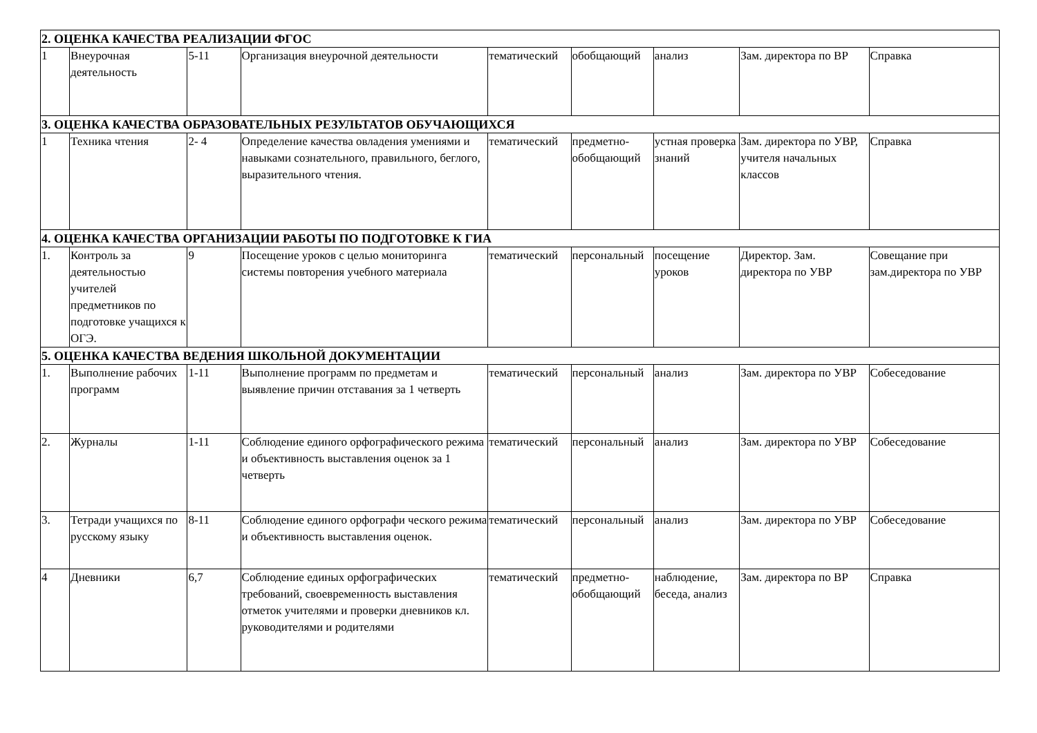| 2. ОЦЕНКА КАЧЕСТВА РЕАЛИЗАЦИИ ФГОС | | | | | | | | |
| 1 | Внеурочная деятельность | 5-11 | Организация внеурочной деятельности | тематический | обобщающий | анализ | Зам. директора по ВР | Справка |
| 3. ОЦЕНКА КАЧЕСТВА ОБРАЗОВАТЕЛЬНЫХ РЕЗУЛЬТАТОВ ОБУЧАЮЩИХСЯ | | | | | | | | |
| 1 | Техника чтения | 2- 4 | Определение качества овладения умениями и навыками сознательного, правильного, беглого, выразительного чтения. | тематический | предметно-обобщающий | устная проверка знаний | Зам. директора по УВР, учителя начальных классов | Справка |
| 4. ОЦЕНКА КАЧЕСТВА ОРГАНИЗАЦИИ РАБОТЫ ПО ПОДГОТОВКЕ К ГИА | | | | | | | | |
| 1. | Контроль за деятельностью учителей предметников по подготовке учащихся к ОГЭ. | 9 | Посещение уроков с целью мониторинга системы повторения учебного материала | тематический | персональный | посещение уроков | Директор. Зам. директора по УВР | Совещание при зам.директора по УВР |
| 5. ОЦЕНКА КАЧЕСТВА ВЕДЕНИЯ ШКОЛЬНОЙ ДОКУМЕНТАЦИИ | | | | | | | | |
| 1. | Выполнение рабочих программ | 1-11 | Выполнение программ по предметам и выявление причин отставания за 1 четверть | тематический | персональный | анализ | Зам. директора по УВР | Собеседование |
| 2. | Журналы | 1-11 | Соблюдение единого орфографического режима и объективность выставления оценок за 1 четверть | тематический | персональный | анализ | Зам. директора по УВР | Собеседование |
| 3. | Тетради учащихся по русскому языку | 8-11 | Соблюдение единого орфографи ческого режима и объективность выставления оценок. | тематический | персональный | анализ | Зам. директора по УВР | Собеседование |
| 4 | Дневники | 6,7 | Соблюдение единых орфографических требований, своевременность выставления отметок учителями и проверки дневников кл. руководителями и родителями | тематический | предметно-обобщающий | наблюдение, беседа, анализ | Зам. директора по ВР | Справка |